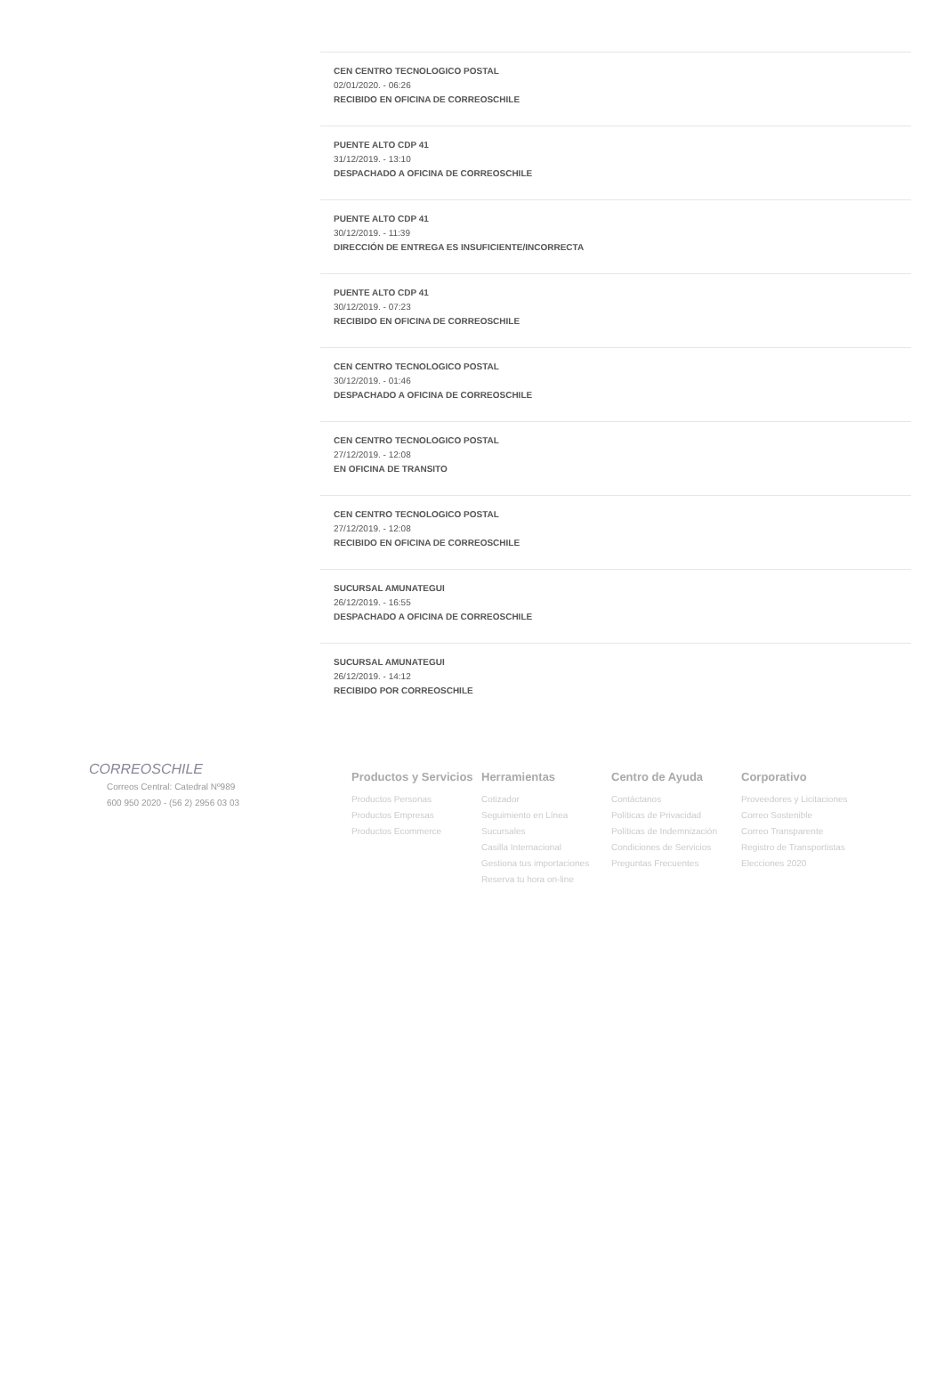CEN CENTRO TECNOLOGICO POSTAL
02/01/2020. - 06:26
RECIBIDO EN OFICINA DE CORREOSCHILE
PUENTE ALTO CDP 41
31/12/2019. - 13:10
DESPACHADO A OFICINA DE CORREOSCHILE
PUENTE ALTO CDP 41
30/12/2019. - 11:39
DIRECCIÓN DE ENTREGA ES INSUFICIENTE/INCORRECTA
PUENTE ALTO CDP 41
30/12/2019. - 07:23
RECIBIDO EN OFICINA DE CORREOSCHILE
CEN CENTRO TECNOLOGICO POSTAL
30/12/2019. - 01:46
DESPACHADO A OFICINA DE CORREOSCHILE
CEN CENTRO TECNOLOGICO POSTAL
27/12/2019. - 12:08
EN OFICINA DE TRANSITO
CEN CENTRO TECNOLOGICO POSTAL
27/12/2019. - 12:08
RECIBIDO EN OFICINA DE CORREOSCHILE
SUCURSAL AMUNATEGUI
26/12/2019. - 16:55
DESPACHADO A OFICINA DE CORREOSCHILE
SUCURSAL AMUNATEGUI
26/12/2019. - 14:12
RECIBIDO POR CORREOSCHILE
CORREOSCHILE
Correos Central: Catedral Nº989
600 950 2020 - (56 2) 2956 03 03
Productos y Servicios
Productos Personas
Productos Empresas
Productos Ecommerce
Herramientas
Cotizador
Seguimiento en Línea
Sucursales
Casilla Internacional
Gestiona tus importaciones
Reserva tu hora on-line
Centro de Ayuda
Contáctanos
Políticas de Privacidad
Políticas de Indemnización
Condiciones de Servicios
Preguntas Frecuentes
Corporativo
Proveedores y Licitaciones
Correo Sostenible
Correo Transparente
Registro de Transportistas
Elecciones 2020